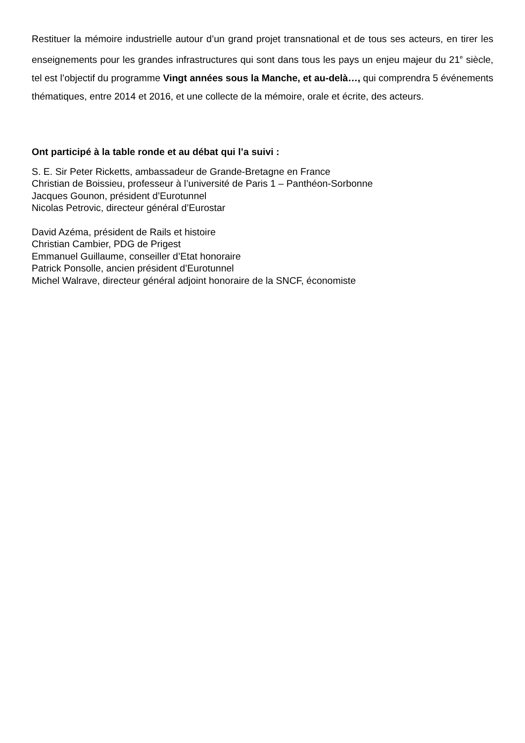Restituer la mémoire industrielle autour d’un grand projet transnational et de tous ses acteurs, en tirer les enseignements pour les grandes infrastructures qui sont dans tous les pays un enjeu majeur du 21<sup>e</sup> siècle, tel est l’objectif du programme Vingt années sous la Manche, et au-delà…, qui comprendra 5 événements thématiques, entre 2014 et 2016, et une collecte de la mémoire, orale et écrite, des acteurs.
Ont participé à la table ronde et au débat qui l’a suivi :
S. E. Sir Peter Ricketts, ambassadeur de Grande-Bretagne en France
Christian de Boissieu, professeur à l’université de Paris 1 – Panthéon-Sorbonne
Jacques Gounon, président d’Eurotunnel
Nicolas Petrovic, directeur général d’Eurostar
David Azéma, président de Rails et histoire
Christian Cambier, PDG de Prigest
Emmanuel Guillaume, conseiller d’Etat honoraire
Patrick Ponsolle, ancien président d’Eurotunnel
Michel Walrave, directeur général adjoint honoraire de la SNCF, économiste